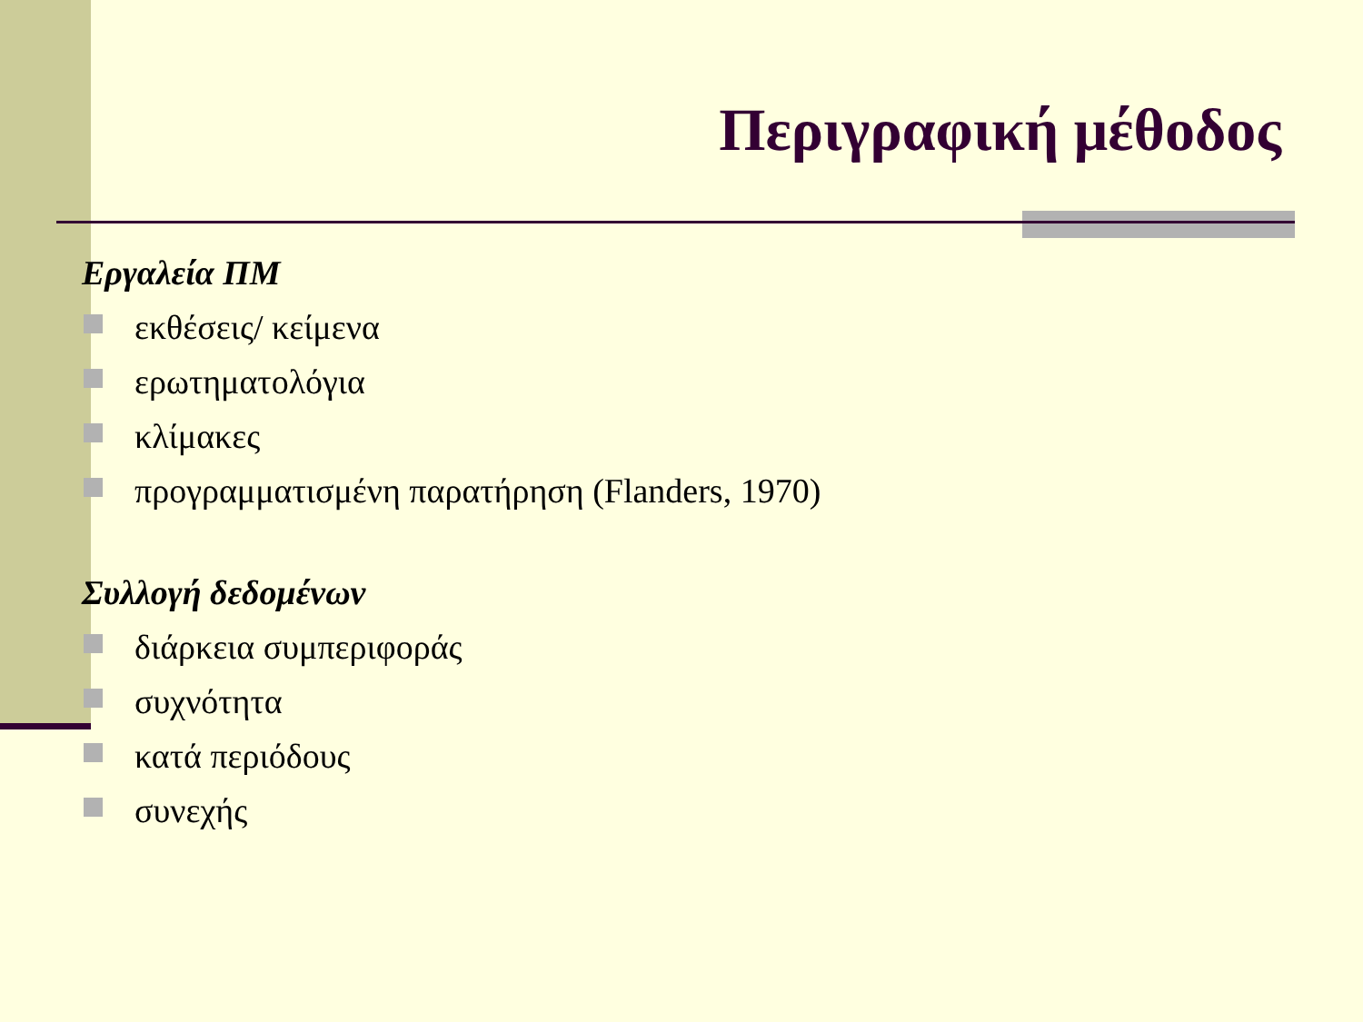Περιγραφική μέθοδος
Εργαλεία ΠΜ
εκθέσεις/ κείμενα
ερωτηματολόγια
κλίμακες
προγραμματισμένη παρατήρηση (Flanders, 1970)
Συλλογή δεδομένων
διάρκεια συμπεριφοράς
συχνότητα
κατά περιόδους
συνεχής